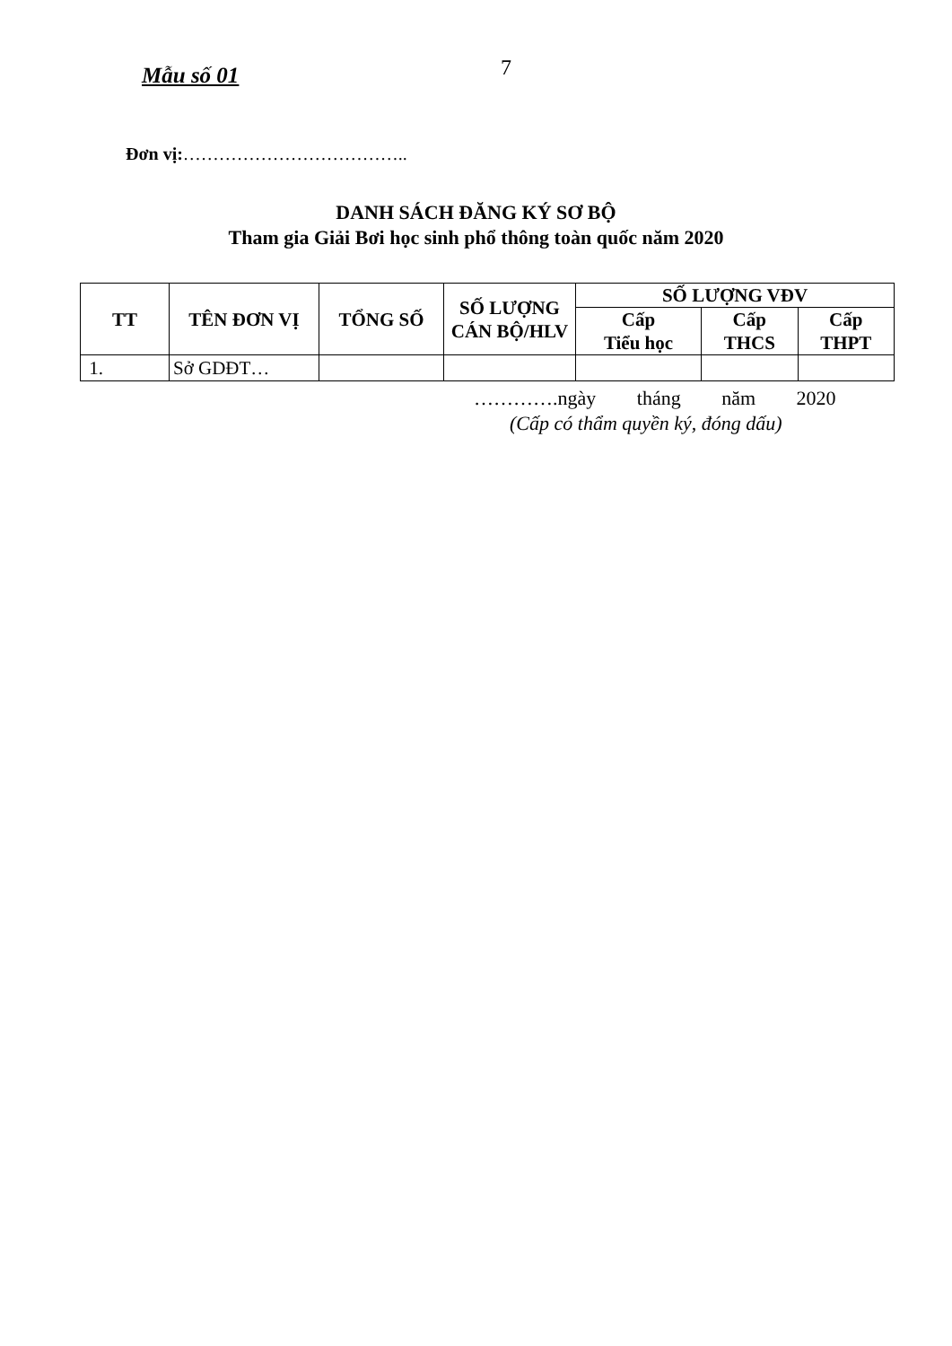Mẫu số 01
7
Đơn vị:………………………………..
DANH SÁCH ĐĂNG KÝ SƠ BỘ
Tham gia Giải Bơi học sinh phổ thông toàn quốc năm 2020
| TT | TÊN ĐƠN VỊ | TỔNG SỐ | SỐ LƯỢNG CÁN BỘ/HLV | SỐ LƯỢNG VĐV | | |
| --- | --- | --- | --- | --- | --- | --- |
| | | | | Cấp Tiểu học | Cấp THCS | Cấp THPT |
| 1. | Sở GDĐT… | | | | | |
………….ngày tháng năm 2020
(Cấp có thẩm quyền ký, đóng dấu)